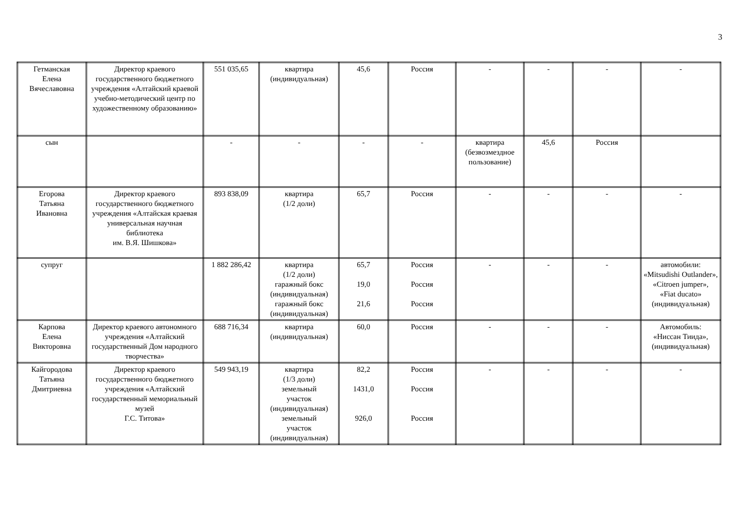3
| Гетманская Елена Вячеславовна | Директор краевого государственного бюджетного учреждения «Алтайский краевой учебно-методический центр по художественному образованию» | 551 035,65 | квартира (индивидуальная) | 45,6 | Россия | - | - | - | - |
| сын | | - | - | - | - | квартира (безвозмездное пользование) | 45,6 | Россия | |
| Егорова Татьяна Ивановна | Директор краевого государственного бюджетного учреждения «Алтайская краевая универсальная научная библиотека им. В.Я. Шишкова» | 893 838,09 | квартира (1/2 доли) | 65,7 | Россия | - | - | - | - |
| супруг | | 1 882 286,42 | квартира (1/2 доли) гаражный бокс (индивидуальная) гаражный бокс (индивидуальная) | 65,7 19,0 21,6 | Россия Россия Россия | - | - | - | автомобили: «Mitsudishi Outlander», «Citroen jumper», «Fiat ducato» (индивидуальная) |
| Карпова Елена Викторовна | Директор краевого автономного учреждения «Алтайский государственный Дом народного творчества» | 688 716,34 | квартира (индивидуальная) | 60,0 | Россия | - | - | - | Автомобиль: «Ниссан Тиида», (индивидуальная) |
| Кайгородова Татьяна Дмитриевна | Директор краевого государственного бюджетного учреждения «Алтайский государственный мемориальный музей Г.С. Титова» | 549 943,19 | квартира (1/3 доли) земельный участок (индивидуальная) земельный участок (индивидуальная) | 82,2 1431,0 926,0 | Россия Россия Россия | - | - | - | - |